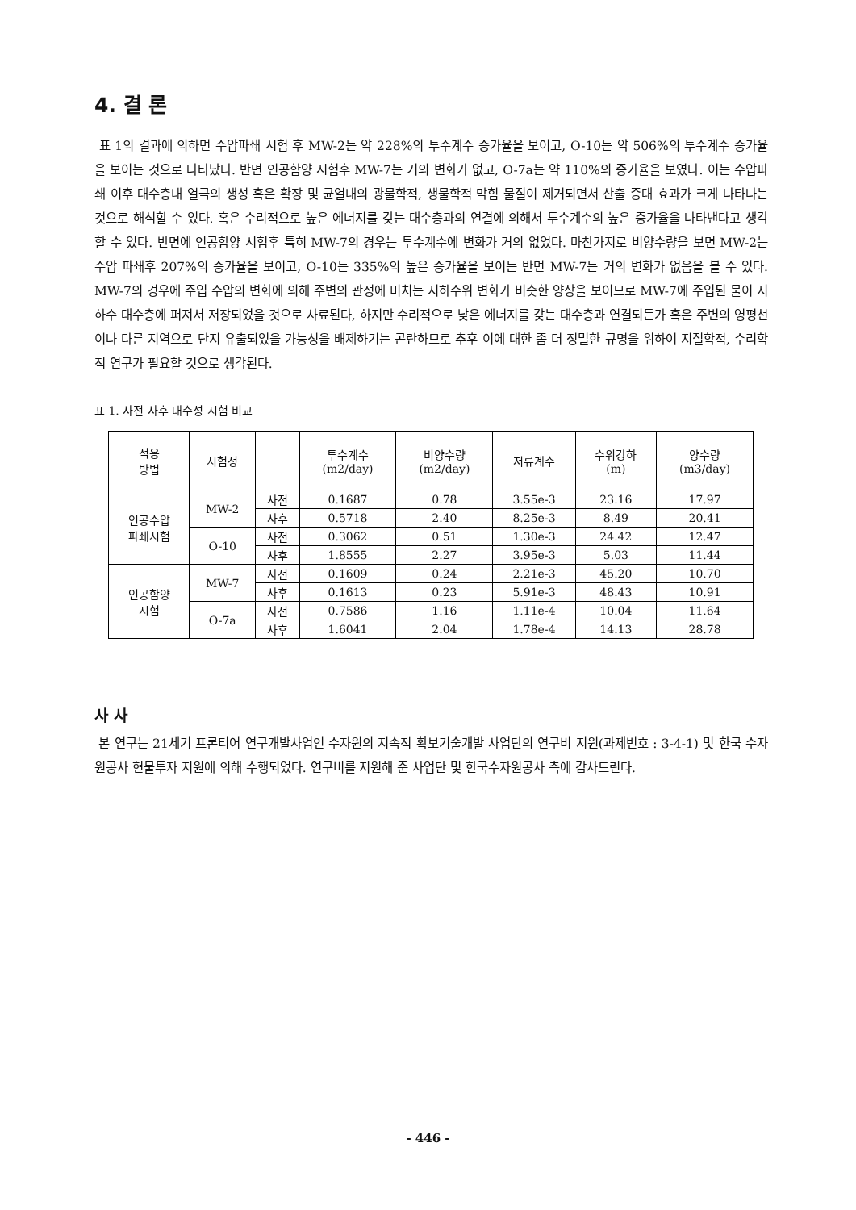4. 결 론
표 1의 결과에 의하면 수압파쇄 시험 후 MW-2는 약 228%의 투수계수 증가율을 보이고, O-10는 약 506%의 투수계수 증가율을 보이는 것으로 나타났다. 반면 인공함양 시험후 MW-7는 거의 변화가 없고, O-7a는 약 110%의 증가율을 보였다. 이는 수압파쇄 이후 대수층내 열극의 생성 혹은 확장 및 균열내의 광물학적, 생물학적 막힘 물질이 제거되면서 산출 증대 효과가 크게 나타나는 것으로 해석할 수 있다. 혹은 수리적으로 높은 에너지를 갖는 대수층과의 연결에 의해서 투수계수의 높은 증가율을 나타낸다고 생각할 수 있다. 반면에 인공함양 시험후 특히 MW-7의 경우는 투수계수에 변화가 거의 없었다. 마찬가지로 비양수량을 보면 MW-2는 수압 파쇄후 207%의 증가율을 보이고, O-10는 335%의 높은 증가율을 보이는 반면 MW-7는 거의 변화가 없음을 볼 수 있다. MW-7의 경우에 주입 수압의 변화에 의해 주변의 관정에 미치는 지하수위 변화가 비슷한 양상을 보이므로 MW-7에 주입된 물이 지하수 대수층에 퍼져서 저장되었을 것으로 사료된다, 하지만 수리적으로 낮은 에너지를 갖는 대수층과 연결되든가 혹은 주변의 영평천이나 다른 지역으로 단지 유출되었을 가능성을 배제하기는 곤란하므로 추후 이에 대한 좀 더 정밀한 규명을 위하여 지질학적, 수리학적 연구가 필요할 것으로 생각된다.
표 1. 사전 사후 대수성 시험 비교
| 적용 방법 | 시험정 | | 투수계수 (m2/day) | 비양수량 (m2/day) | 저류계수 | 수위강하 (m) | 양수량 (m3/day) |
| --- | --- | --- | --- | --- | --- | --- | --- |
| 인공수압 파쇄시험 | MW-2 | 사전 | 0.1687 | 0.78 | 3.55e-3 | 23.16 | 17.97 |
| | | 사후 | 0.5718 | 2.40 | 8.25e-3 | 8.49 | 20.41 |
| | O-10 | 사전 | 0.3062 | 0.51 | 1.30e-3 | 24.42 | 12.47 |
| | | 사후 | 1.8555 | 2.27 | 3.95e-3 | 5.03 | 11.44 |
| 인공함양 시험 | MW-7 | 사전 | 0.1609 | 0.24 | 2.21e-3 | 45.20 | 10.70 |
| | | 사후 | 0.1613 | 0.23 | 5.91e-3 | 48.43 | 10.91 |
| | O-7a | 사전 | 0.7586 | 1.16 | 1.11e-4 | 10.04 | 11.64 |
| | | 사후 | 1.6041 | 2.04 | 1.78e-4 | 14.13 | 28.78 |
사 사
본 연구는 21세기 프론티어 연구개발사업인 수자원의 지속적 확보기술개발 사업단의 연구비 지원(과제번호 : 3-4-1) 및 한국 수자원공사 현물투자 지원에 의해 수행되었다. 연구비를 지원해 준 사업단 및 한국수자원공사 측에 감사드린다.
- 446 -